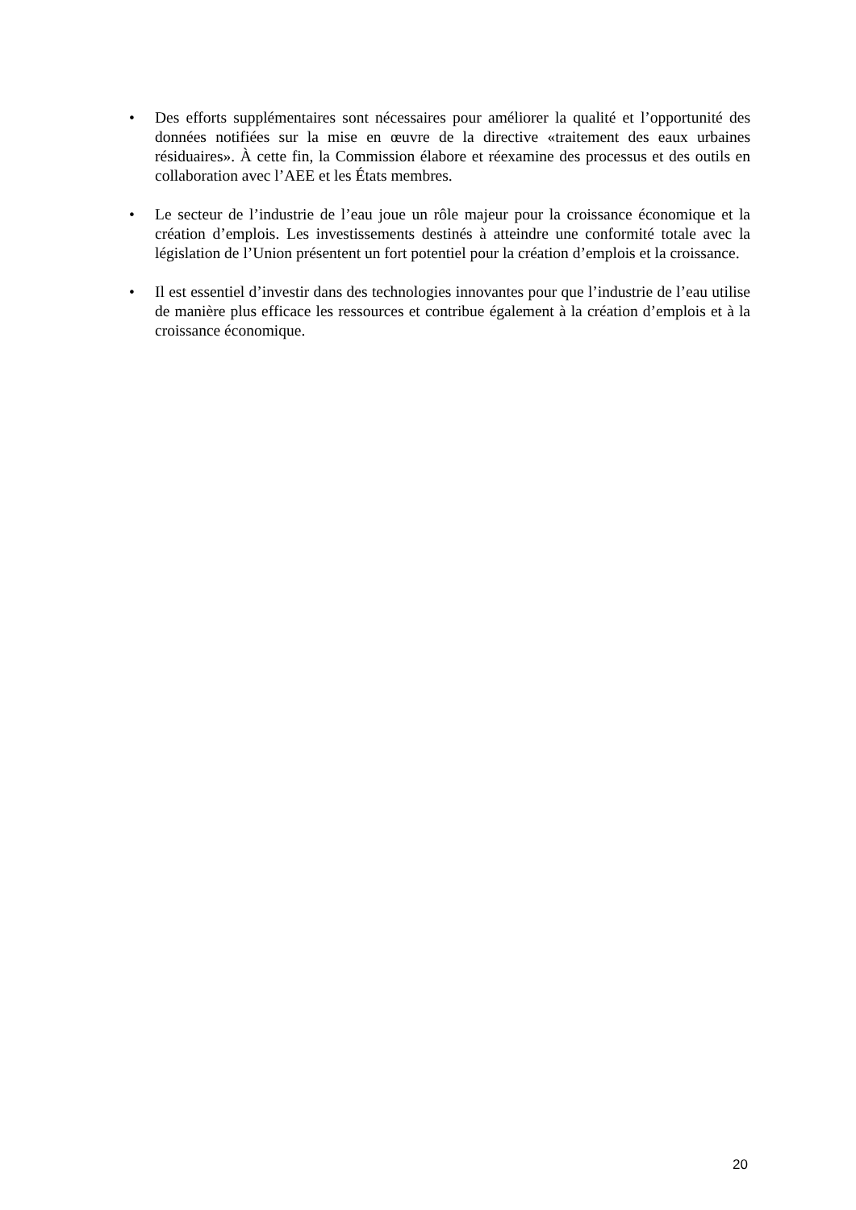• Des efforts supplémentaires sont nécessaires pour améliorer la qualité et l’opportunité des données notifiées sur la mise en œuvre de la directive «traitement des eaux urbaines résiduaires». À cette fin, la Commission élabore et réexamine des processus et des outils en collaboration avec l’AEE et les États membres.
• Le secteur de l’industrie de l’eau joue un rôle majeur pour la croissance économique et la création d’emplois. Les investissements destinés à atteindre une conformité totale avec la législation de l’Union présentent un fort potentiel pour la création d’emplois et la croissance.
• Il est essentiel d’investir dans des technologies innovantes pour que l’industrie de l’eau utilise de manière plus efficace les ressources et contribue également à la création d’emplois et à la croissance économique.
20